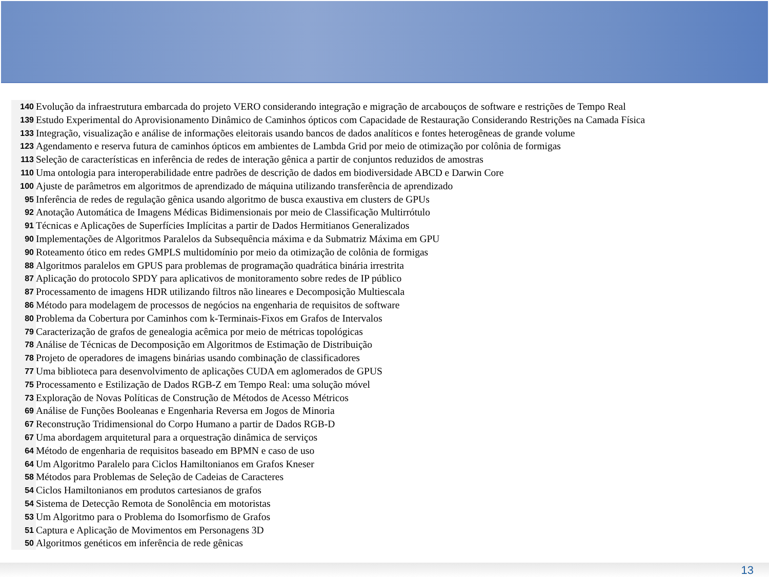| 140 | Evolução da infraestrutura embarcada do projeto VERO considerando integração e migração de arcabouços de software e restrições de Tempo Real |
| 139 | Estudo Experimental do Aprovisionamento Dinâmico de Caminhos ópticos com Capacidade de Restauração Considerando Restrições na Camada Física |
| 133 | Integração, visualização e análise de informações eleitorais usando bancos de dados analíticos e fontes heterogêneas de grande volume |
| 123 | Agendamento e reserva futura de caminhos ópticos em ambientes de Lambda Grid por meio de otimização por colônia de formigas |
| 113 | Seleção de características en inferência de redes de interação gênica a partir de conjuntos reduzidos de amostras |
| 110 | Uma ontologia para interoperabilidade entre padrões de descrição de dados em biodiversidade ABCD e Darwin Core |
| 100 | Ajuste de parâmetros em algoritmos de aprendizado de máquina utilizando transferência de aprendizado |
| 95 | Inferência de redes de regulação gênica usando algoritmo de busca exaustiva em clusters de GPUs |
| 92 | Anotação Automática de Imagens Médicas Bidimensionais por meio de Classificação Multirrótulo |
| 91 | Técnicas e Aplicações de Superfícies Implícitas a partir de Dados Hermitianos Generalizados |
| 90 | Implementações de Algoritmos Paralelos da Subsequência máxima e da Submatriz Máxima em GPU |
| 90 | Roteamento ótico em redes GMPLS multidomínio por meio da otimização de colônia de formigas |
| 88 | Algoritmos paralelos em GPUS para problemas de programação quadrática binária irrestrita |
| 87 | Aplicação do protocolo SPDY para aplicativos de monitoramento sobre redes de IP público |
| 87 | Processamento de imagens HDR utilizando filtros não lineares e Decomposição Multiescala |
| 86 | Método para modelagem de processos de negócios na engenharia de requisitos de software |
| 80 | Problema da Cobertura por Caminhos com k-Terminais-Fixos em Grafos de Intervalos |
| 79 | Caracterização de grafos de genealogia acêmica por meio de métricas topológicas |
| 78 | Análise de Técnicas de Decomposição em Algoritmos de Estimação de Distribuição |
| 78 | Projeto de operadores de imagens binárias usando combinação de classificadores |
| 77 | Uma biblioteca para desenvolvimento de aplicações CUDA em aglomerados de GPUS |
| 75 | Processamento e Estilização de Dados RGB-Z em Tempo Real: uma solução móvel |
| 73 | Exploração de Novas Políticas de Construção de Métodos de Acesso Métricos |
| 69 | Análise de Funções Booleanas e Engenharia Reversa em Jogos de Minoria |
| 67 | Reconstrução Tridimensional do Corpo Humano a partir de Dados RGB-D |
| 67 | Uma abordagem arquitetural para a orquestração dinâmica de serviços |
| 64 | Método de engenharia de requisitos baseado em BPMN e caso de uso |
| 64 | Um Algoritmo Paralelo para Ciclos Hamiltonianos em Grafos Kneser |
| 58 | Métodos para Problemas de Seleção de Cadeias de Caracteres |
| 54 | Ciclos Hamiltonianos em produtos cartesianos de grafos |
| 54 | Sistema de Detecção Remota de Sonolência em motoristas |
| 53 | Um Algoritmo para o Problema do Isomorfismo de Grafos |
| 51 | Captura e Aplicação de Movimentos em Personagens 3D |
| 50 | Algoritmos genéticos em inferência de rede gênicas |
13